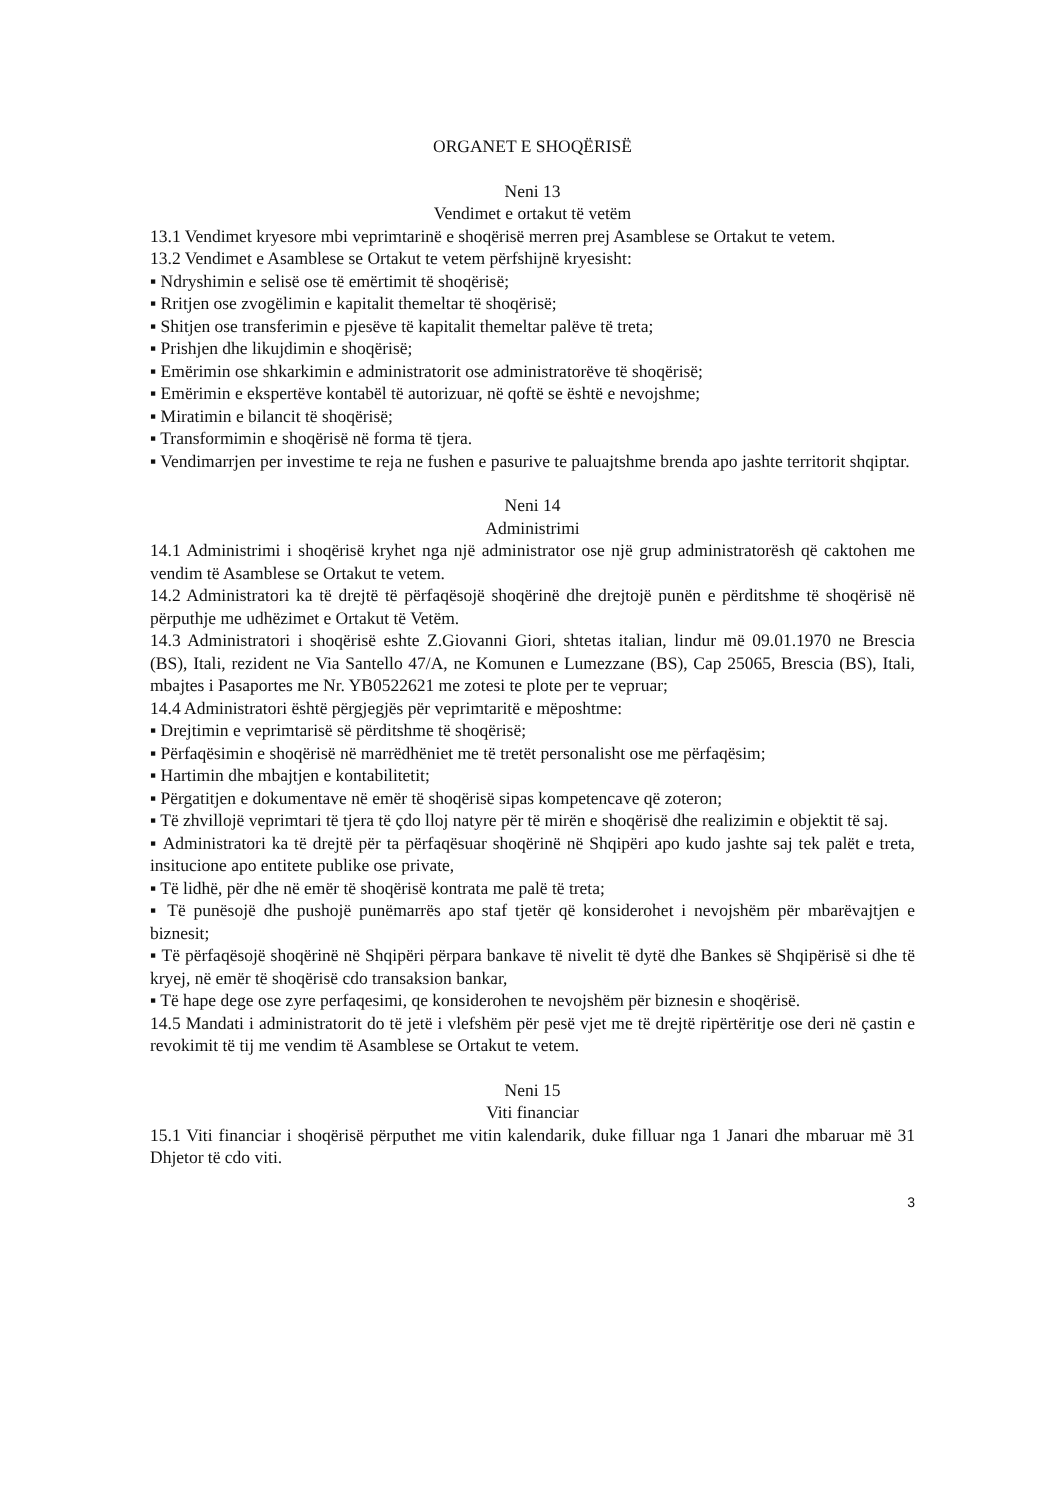ORGANET E SHOQËRISË
Neni 13
Vendimet e ortakut të vetëm
13.1 Vendimet kryesore mbi veprimtarinë e shoqërisë merren prej Asamblese se Ortakut te vetem.
13.2 Vendimet e Asamblese se Ortakut te vetem përfshijnë kryesisht:
▪ Ndryshimin e selisë ose të emërtimit të shoqërisë;
▪ Rritjen ose zvogëlimin e kapitalit themeltar të shoqërisë;
▪ Shitjen ose transferimin e pjesëve të kapitalit themeltar palëve të treta;
▪ Prishjen dhe likujdimin e shoqërisë;
▪ Emërimin ose shkarkimin e administratorit ose administratorëve të shoqërisë;
▪ Emërimin e ekspertëve kontabël të autorizuar, në qoftë se është e nevojshme;
▪ Miratimin e bilancit të shoqërisë;
▪ Transformimin e shoqërisë në forma të tjera.
▪ Vendimarrjen per investime te reja ne fushen e pasurive te paluajtshme brenda apo jashte territorit shqiptar.
Neni 14
Administrimi
14.1 Administrimi i shoqërisë kryhet nga një administrator ose një grup administratorësh që caktohen me vendim të Asamblese se Ortakut te vetem.
14.2 Administratori ka të drejtë të përfaqësojë shoqërinë dhe drejtojë punën e përditshme të shoqërisë në përputhje me udhëzimet e Ortakut të Vetëm.
14.3 Administratori i shoqërisë eshte Z.Giovanni Giori, shtetas italian, lindur më 09.01.1970 ne Brescia (BS), Itali, rezident ne Via Santello 47/A, ne Komunen e Lumezzane (BS), Cap 25065, Brescia (BS), Itali, mbajtes i Pasaportes me Nr. YB0522621 me zotesi te plote per te vepruar;
14.4 Administratori është përgjegjës për veprimtaritë e mëposhtme:
▪ Drejtimin e veprimtarisë së përditshme të shoqërisë;
▪ Përfaqësimin e shoqërisë në marrëdhëniet me të tretët personalisht ose me përfaqësim;
▪ Hartimin dhe mbajtjen e kontabilitetit;
▪ Përgatitjen e dokumentave në emër të shoqërisë sipas kompetencave që zoteron;
▪ Të zhvillojë veprimtari të tjera të çdo lloj natyre për të mirën e shoqërisë dhe realizimin e objektit të saj.
▪ Administratori ka të drejtë për ta përfaqësuar shoqërinë në Shqipëri apo kudo jashte saj tek palët e treta, insitucione apo entitete publike ose private,
▪ Të lidhë, për dhe në emër të shoqërisë kontrata me palë të treta;
▪ Të punësojë dhe pushojë punëmarrës apo staf tjetër që konsiderohet i nevojshëm për mbarëvajtjen e biznesit;
▪ Të përfaqësojë shoqërinë në Shqipëri përpara bankave të nivelit të dytë dhe Bankes së Shqipërisë si dhe të kryej, në emër të shoqërisë cdo transaksion bankar,
▪ Të hape dege ose zyre perfaqesimi, qe konsiderohen te nevojshëm për biznesin e shoqërisë.
14.5 Mandati i administratorit do të jetë i vlefshëm për pesë vjet me të drejtë ripërtëritje ose deri në çastin e revokimit të tij me vendim të Asamblese se Ortakut te vetem.
Neni 15
Viti financiar
15.1 Viti financiar i shoqërisë përputhet me vitin kalendarik, duke filluar nga 1 Janari dhe mbaruar më 31 Dhjetor të cdo viti.
3